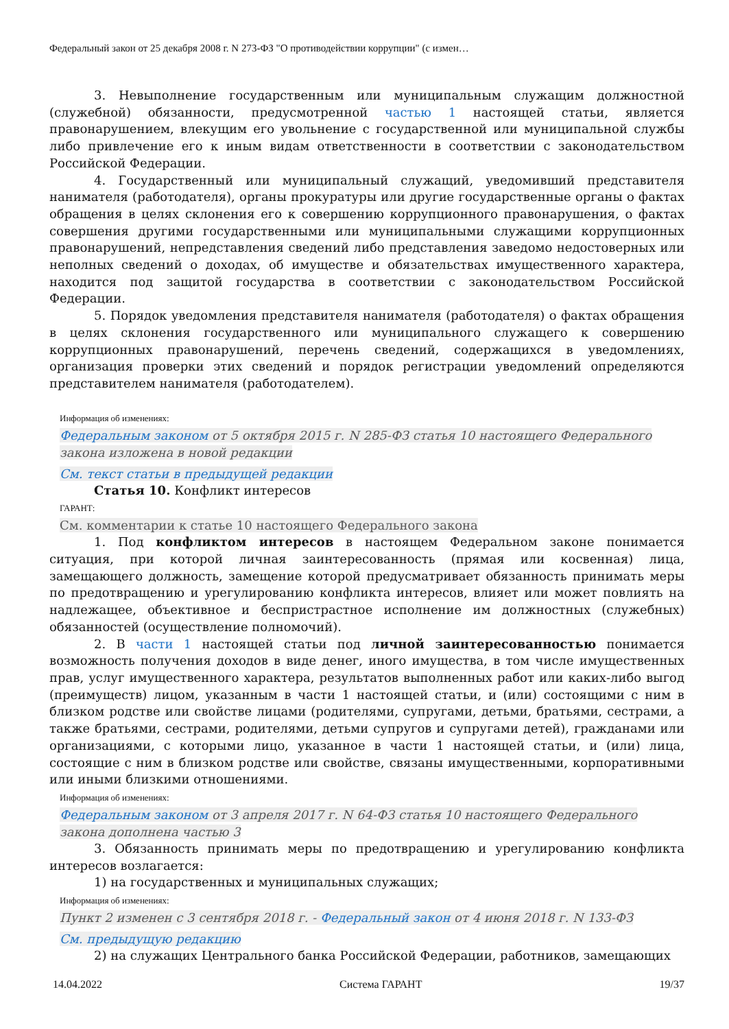Федеральный закон от 25 декабря 2008 г. N 273-ФЗ "О противодействии коррупции" (с измен…
3. Невыполнение государственным или муниципальным служащим должностной (служебной) обязанности, предусмотренной частью 1 настоящей статьи, является правонарушением, влекущим его увольнение с государственной или муниципальной службы либо привлечение его к иным видам ответственности в соответствии с законодательством Российской Федерации.
4. Государственный или муниципальный служащий, уведомивший представителя нанимателя (работодателя), органы прокуратуры или другие государственные органы о фактах обращения в целях склонения его к совершению коррупционного правонарушения, о фактах совершения другими государственными или муниципальными служащими коррупционных правонарушений, непредставления сведений либо представления заведомо недостоверных или неполных сведений о доходах, об имуществе и обязательствах имущественного характера, находится под защитой государства в соответствии с законодательством Российской Федерации.
5. Порядок уведомления представителя нанимателя (работодателя) о фактах обращения в целях склонения государственного или муниципального служащего к совершению коррупционных правонарушений, перечень сведений, содержащихся в уведомлениях, организация проверки этих сведений и порядок регистрации уведомлений определяются представителем нанимателя (работодателем).
Информация об изменениях:
Федеральным законом от 5 октября 2015 г. N 285-ФЗ статья 10 настоящего Федерального закона изложена в новой редакции
См. текст статьи в предыдущей редакции
Статья 10. Конфликт интересов
ГАРАНТ:
См. комментарии к статье 10 настоящего Федерального закона
1. Под конфликтом интересов в настоящем Федеральном законе понимается ситуация, при которой личная заинтересованность (прямая или косвенная) лица, замещающего должность, замещение которой предусматривает обязанность принимать меры по предотвращению и урегулированию конфликта интересов, влияет или может повлиять на надлежащее, объективное и беспристрастное исполнение им должностных (служебных) обязанностей (осуществление полномочий).
2. В части 1 настоящей статьи под личной заинтересованностью понимается возможность получения доходов в виде денег, иного имущества, в том числе имущественных прав, услуг имущественного характера, результатов выполненных работ или каких-либо выгод (преимуществ) лицом, указанным в части 1 настоящей статьи, и (или) состоящими с ним в близком родстве или свойстве лицами (родителями, супругами, детьми, братьями, сестрами, а также братьями, сестрами, родителями, детьми супругов и супругами детей), гражданами или организациями, с которыми лицо, указанное в части 1 настоящей статьи, и (или) лица, состоящие с ним в близком родстве или свойстве, связаны имущественными, корпоративными или иными близкими отношениями.
Информация об изменениях:
Федеральным законом от 3 апреля 2017 г. N 64-ФЗ статья 10 настоящего Федерального закона дополнена частью 3
3. Обязанность принимать меры по предотвращению и урегулированию конфликта интересов возлагается:
1) на государственных и муниципальных служащих;
Информация об изменениях:
Пункт 2 изменен с 3 сентября 2018 г. - Федеральный закон от 4 июня 2018 г. N 133-ФЗ
См. предыдущую редакцию
2) на служащих Центрального банка Российской Федерации, работников, замещающих
14.04.2022 Система ГАРАНТ 19/37